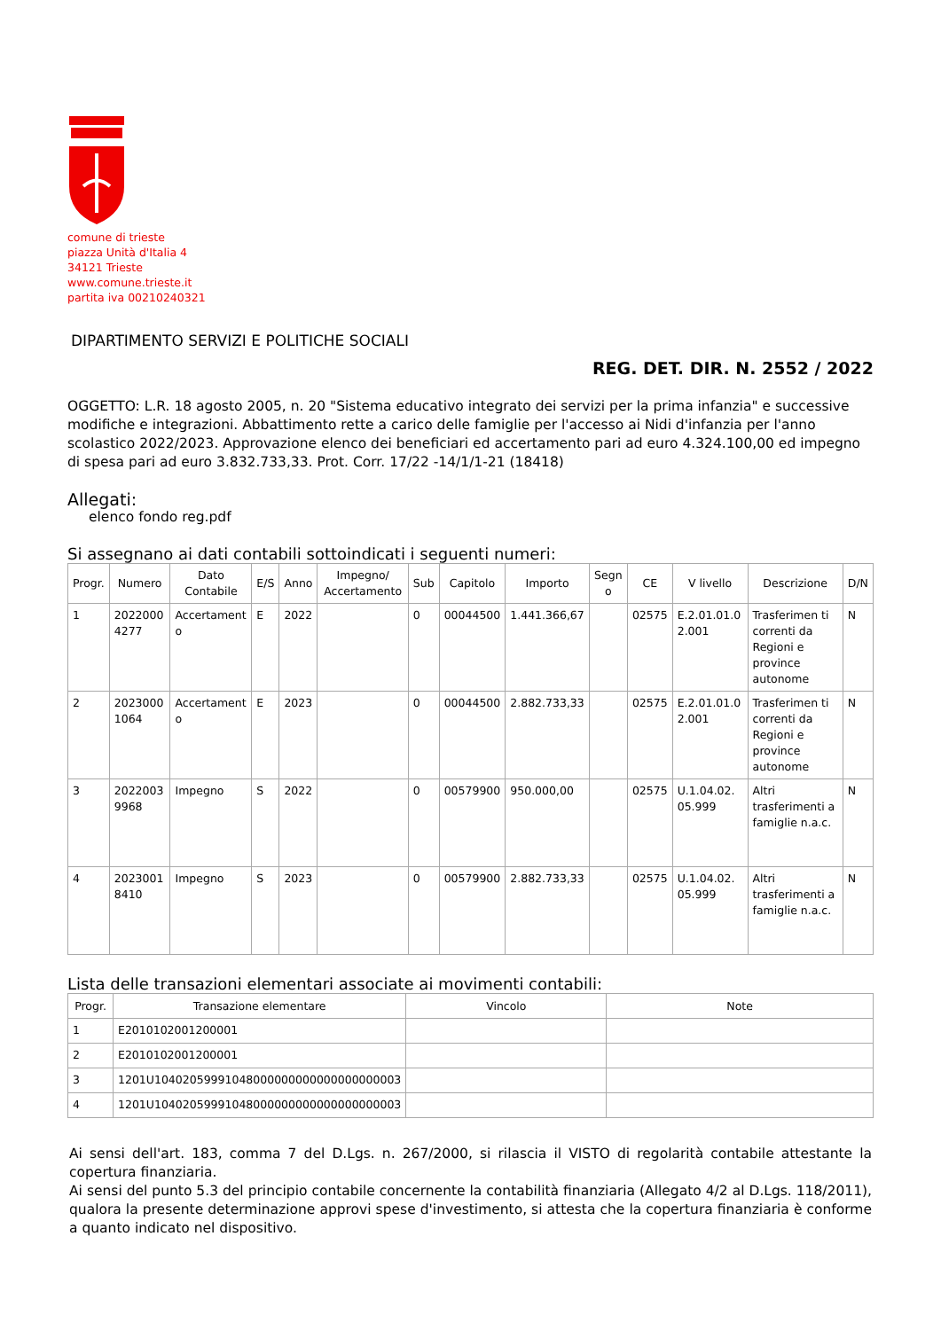comune di trieste
piazza Unità d'Italia 4
34121 Trieste
www.comune.trieste.it
partita iva 00210240321
DIPARTIMENTO SERVIZI E POLITICHE SOCIALI
REG. DET. DIR. N. 2552 / 2022
OGGETTO: L.R. 18 agosto 2005, n. 20 "Sistema educativo integrato dei servizi per la prima infanzia" e successive modifiche e integrazioni. Abbattimento rette a carico delle famiglie per l'accesso ai Nidi d'infanzia per l'anno scolastico 2022/2023. Approvazione elenco dei beneficiari ed accertamento pari ad euro 4.324.100,00 ed impegno di spesa pari ad euro 3.832.733,33. Prot. Corr. 17/22 -14/1/1-21 (18418)
Allegati:
elenco fondo reg.pdf
Si assegnano ai dati contabili sottoindicati i seguenti numeri:
| Progr. | Numero | Dato Contabile | E/S | Anno | Impegno/ Accertamento | Sub | Capitolo | Importo | Segn o | CE | V livello | Descrizione | D/N |
| --- | --- | --- | --- | --- | --- | --- | --- | --- | --- | --- | --- | --- | --- |
| 1 | 2022000 4277 | Accertament o | E | 2022 | | 0 | 00044500 | 1.441.366,67 | | 02575 | E.2.01.01.0 2.001 | Trasferimen ti correnti da Regioni e province autonome | N |
| 2 | 2023000 1064 | Accertament o | E | 2023 | | 0 | 00044500 | 2.882.733,33 | | 02575 | E.2.01.01.0 2.001 | Trasferimen ti correnti da Regioni e province autonome | N |
| 3 | 2022003 9968 | Impegno | S | 2022 | | 0 | 00579900 | 950.000,00 | | 02575 | U.1.04.02. 05.999 | Altri trasferimenti a famiglie n.a.c. | N |
| 4 | 2023001 8410 | Impegno | S | 2023 | | 0 | 00579900 | 2.882.733,33 | | 02575 | U.1.04.02. 05.999 | Altri trasferimenti a famiglie n.a.c. | N |
Lista delle transazioni elementari associate ai movimenti contabili:
| Progr. | Transazione elementare | Vincolo | Note |
| --- | --- | --- | --- |
| 1 | E2010102001200001 | | |
| 2 | E2010102001200001 | | |
| 3 | 1201U10402059991048000000000000000000003 | | |
| 4 | 1201U10402059991048000000000000000000003 | | |
Ai sensi dell'art. 183, comma 7 del D.Lgs. n. 267/2000, si rilascia il VISTO di regolarità contabile attestante la copertura finanziaria.
Ai sensi del punto 5.3 del principio contabile concernente la contabilità finanziaria (Allegato 4/2 al D.Lgs. 118/2011), qualora la presente determinazione approvi spese d'investimento, si attesta che la copertura finanziaria è conforme a quanto indicato nel dispositivo.